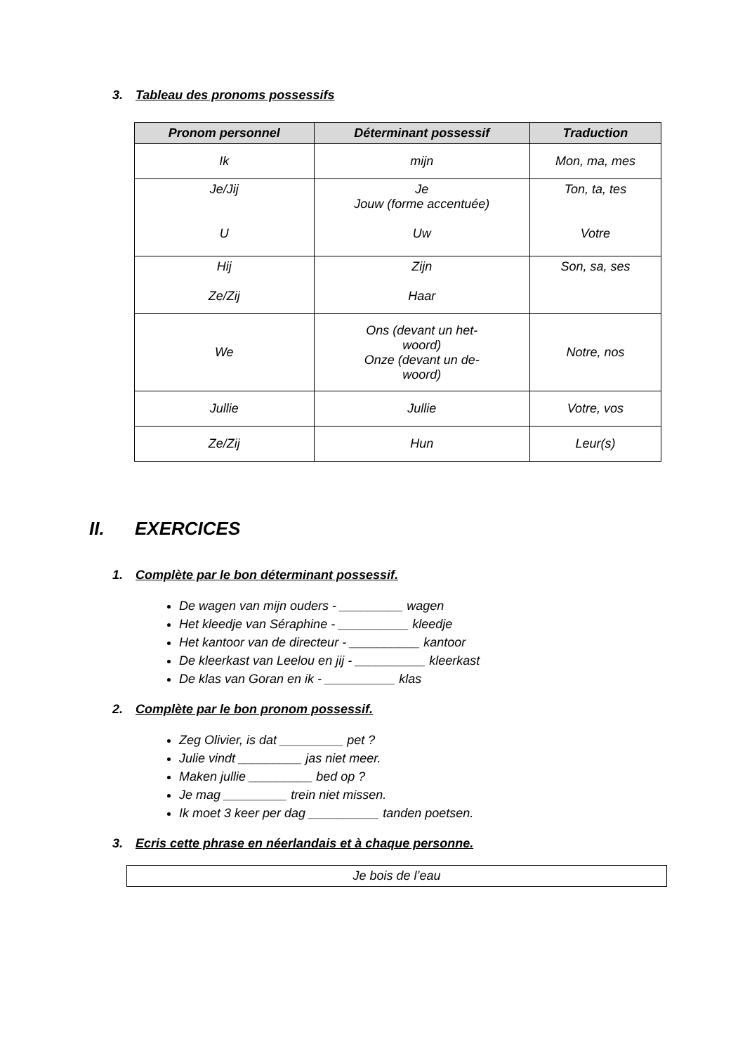3. Tableau des pronoms possessifs
| Pronom personnel | Déterminant possessif | Traduction |
| --- | --- | --- |
| Ik | mijn | Mon, ma, mes |
| Je/Jij U | Je Jouw (forme accentuée) Uw | Ton, ta, tes Votre |
| Hij Ze/Zij | Zijn Haar | Son, sa, ses |
| We | Ons (devant un het- woord) Onze (devant un de- woord) | Notre, nos |
| Jullie | Jullie | Votre, vos |
| Ze/Zij | Hun | Leur(s) |
II. EXERCICES
1. Complète par le bon déterminant possessif.
De wagen van mijn ouders - _________ wagen
Het kleedje van Séraphine - __________ kleedje
Het kantoor van de directeur - __________ kantoor
De kleerkast van Leelou en jij - __________ kleerkast
De klas van Goran en ik - __________ klas
2. Complète par le bon pronom possessif.
Zeg Olivier, is dat _________ pet ?
Julie vindt _________ jas niet meer.
Maken jullie _________ bed op ?
Je mag _________ trein niet missen.
Ik moet 3 keer per dag __________ tanden poetsen.
3. Ecris cette phrase en néerlandais et à chaque personne.
Je bois de l’eau